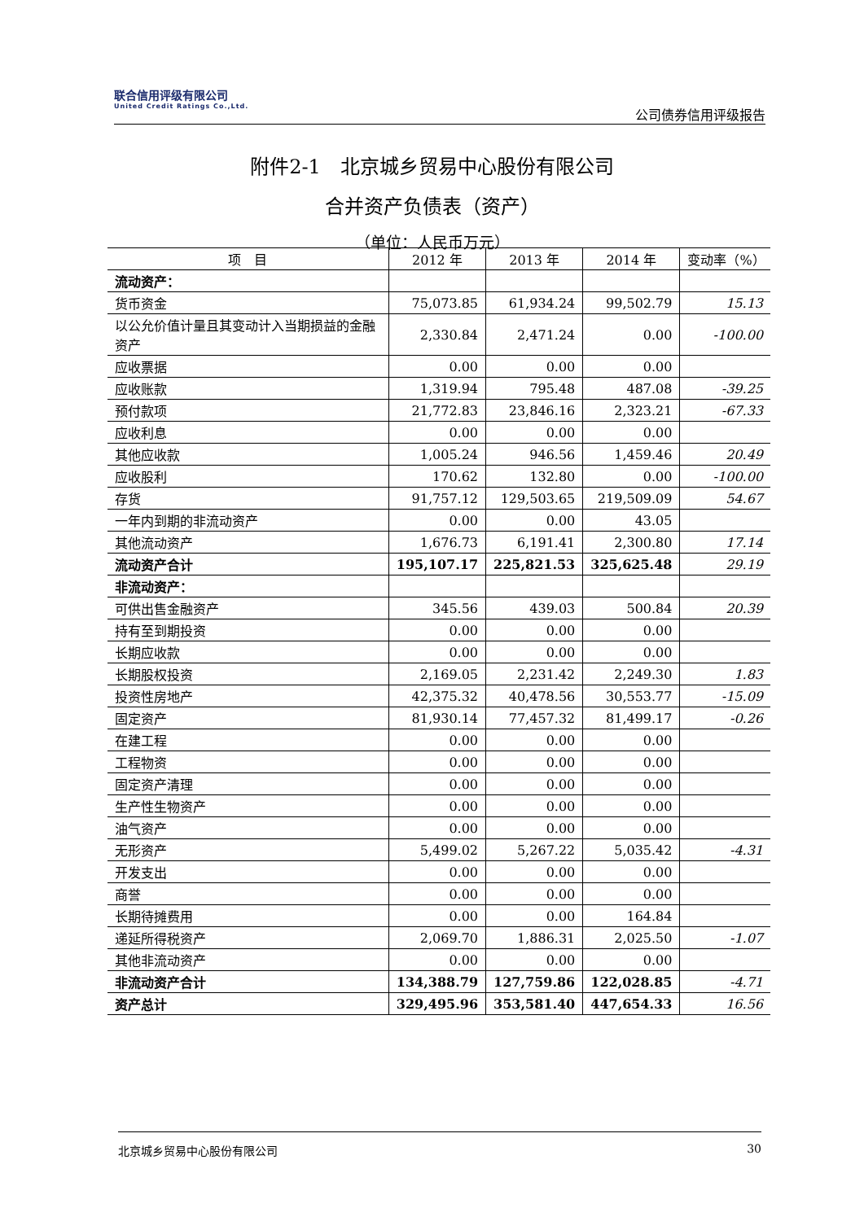联合信用评级有限公司
United Credit Ratings Co.,Ltd.
公司债券信用评级报告
附件2-1　北京城乡贸易中心股份有限公司
合并资产负债表（资产）
（单位：人民币万元）
| 项 目 | 2012 年 | 2013 年 | 2014 年 | 变动率（%） |
| --- | --- | --- | --- | --- |
| 流动资产： | | | | |
| 货币资金 | 75,073.85 | 61,934.24 | 99,502.79 | 15.13 |
| 以公允价值计量且其变动计入当期损益的金融资产 | 2,330.84 | 2,471.24 | 0.00 | -100.00 |
| 应收票据 | 0.00 | 0.00 | 0.00 | |
| 应收账款 | 1,319.94 | 795.48 | 487.08 | -39.25 |
| 预付款项 | 21,772.83 | 23,846.16 | 2,323.21 | -67.33 |
| 应收利息 | 0.00 | 0.00 | 0.00 | |
| 其他应收款 | 1,005.24 | 946.56 | 1,459.46 | 20.49 |
| 应收股利 | 170.62 | 132.80 | 0.00 | -100.00 |
| 存货 | 91,757.12 | 129,503.65 | 219,509.09 | 54.67 |
| 一年内到期的非流动资产 | 0.00 | 0.00 | 43.05 | |
| 其他流动资产 | 1,676.73 | 6,191.41 | 2,300.80 | 17.14 |
| 流动资产合计 | 195,107.17 | 225,821.53 | 325,625.48 | 29.19 |
| 非流动资产： | | | | |
| 可供出售金融资产 | 345.56 | 439.03 | 500.84 | 20.39 |
| 持有至到期投资 | 0.00 | 0.00 | 0.00 | |
| 长期应收款 | 0.00 | 0.00 | 0.00 | |
| 长期股权投资 | 2,169.05 | 2,231.42 | 2,249.30 | 1.83 |
| 投资性房地产 | 42,375.32 | 40,478.56 | 30,553.77 | -15.09 |
| 固定资产 | 81,930.14 | 77,457.32 | 81,499.17 | -0.26 |
| 在建工程 | 0.00 | 0.00 | 0.00 | |
| 工程物资 | 0.00 | 0.00 | 0.00 | |
| 固定资产清理 | 0.00 | 0.00 | 0.00 | |
| 生产性生物资产 | 0.00 | 0.00 | 0.00 | |
| 油气资产 | 0.00 | 0.00 | 0.00 | |
| 无形资产 | 5,499.02 | 5,267.22 | 5,035.42 | -4.31 |
| 开发支出 | 0.00 | 0.00 | 0.00 | |
| 商誉 | 0.00 | 0.00 | 0.00 | |
| 长期待摊费用 | 0.00 | 0.00 | 164.84 | |
| 递延所得税资产 | 2,069.70 | 1,886.31 | 2,025.50 | -1.07 |
| 其他非流动资产 | 0.00 | 0.00 | 0.00 | |
| 非流动资产合计 | 134,388.79 | 127,759.86 | 122,028.85 | -4.71 |
| 资产总计 | 329,495.96 | 353,581.40 | 447,654.33 | 16.56 |
北京城乡贸易中心股份有限公司 30